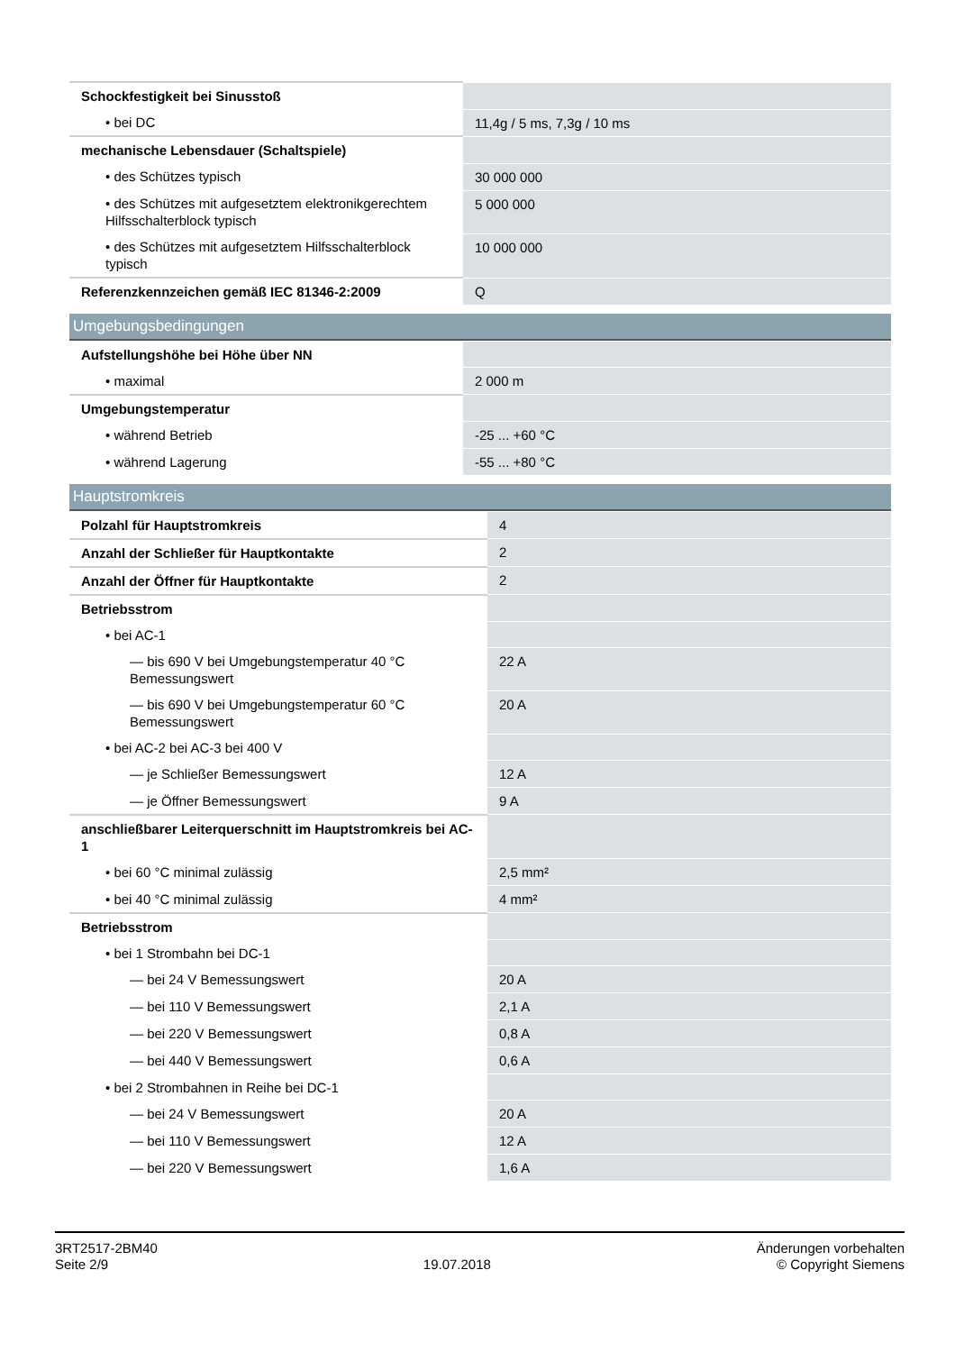| Schockfestigkeit bei Sinusstoß | |
| • bei DC | 11,4g / 5 ms, 7,3g / 10 ms |
| mechanische Lebensdauer (Schaltspiele) | |
| • des Schützes typisch | 30 000 000 |
| • des Schützes mit aufgesetztem elektronikgerechtem Hilfsschalterblock typisch | 5 000 000 |
| • des Schützes mit aufgesetztem Hilfsschalterblock typisch | 10 000 000 |
| Referenzkennzeichen gemäß IEC 81346-2:2009 | Q |
Umgebungsbedingungen
| Aufstellungshöhe bei Höhe über NN | |
| • maximal | 2 000 m |
| Umgebungstemperatur | |
| • während Betrieb | -25 ... +60 °C |
| • während Lagerung | -55 ... +80 °C |
Hauptstromkreis
| Polzahl für Hauptstromkreis | 4 |
| Anzahl der Schließer für Hauptkontakte | 2 |
| Anzahl der Öffner für Hauptkontakte | 2 |
| Betriebsstrom | |
| • bei AC-1 | |
| — bis 690 V bei Umgebungstemperatur 40 °C Bemessungswert | 22 A |
| — bis 690 V bei Umgebungstemperatur 60 °C Bemessungswert | 20 A |
| • bei AC-2 bei AC-3 bei 400 V | |
| — je Schließer Bemessungswert | 12 A |
| — je Öffner Bemessungswert | 9 A |
| anschließbarer Leiterquerschnitt im Hauptstromkreis bei AC-1 | |
| • bei 60 °C minimal zulässig | 2,5 mm² |
| • bei 40 °C minimal zulässig | 4 mm² |
| Betriebsstrom | |
| • bei 1 Strombahn bei DC-1 | |
| — bei 24 V Bemessungswert | 20 A |
| — bei 110 V Bemessungswert | 2,1 A |
| — bei 220 V Bemessungswert | 0,8 A |
| — bei 440 V Bemessungswert | 0,6 A |
| • bei 2 Strombahnen in Reihe bei DC-1 | |
| — bei 24 V Bemessungswert | 20 A |
| — bei 110 V Bemessungswert | 12 A |
| — bei 220 V Bemessungswert | 1,6 A |
3RT2517-2BM40
Seite 2/9
19.07.2018
Änderungen vorbehalten
© Copyright Siemens